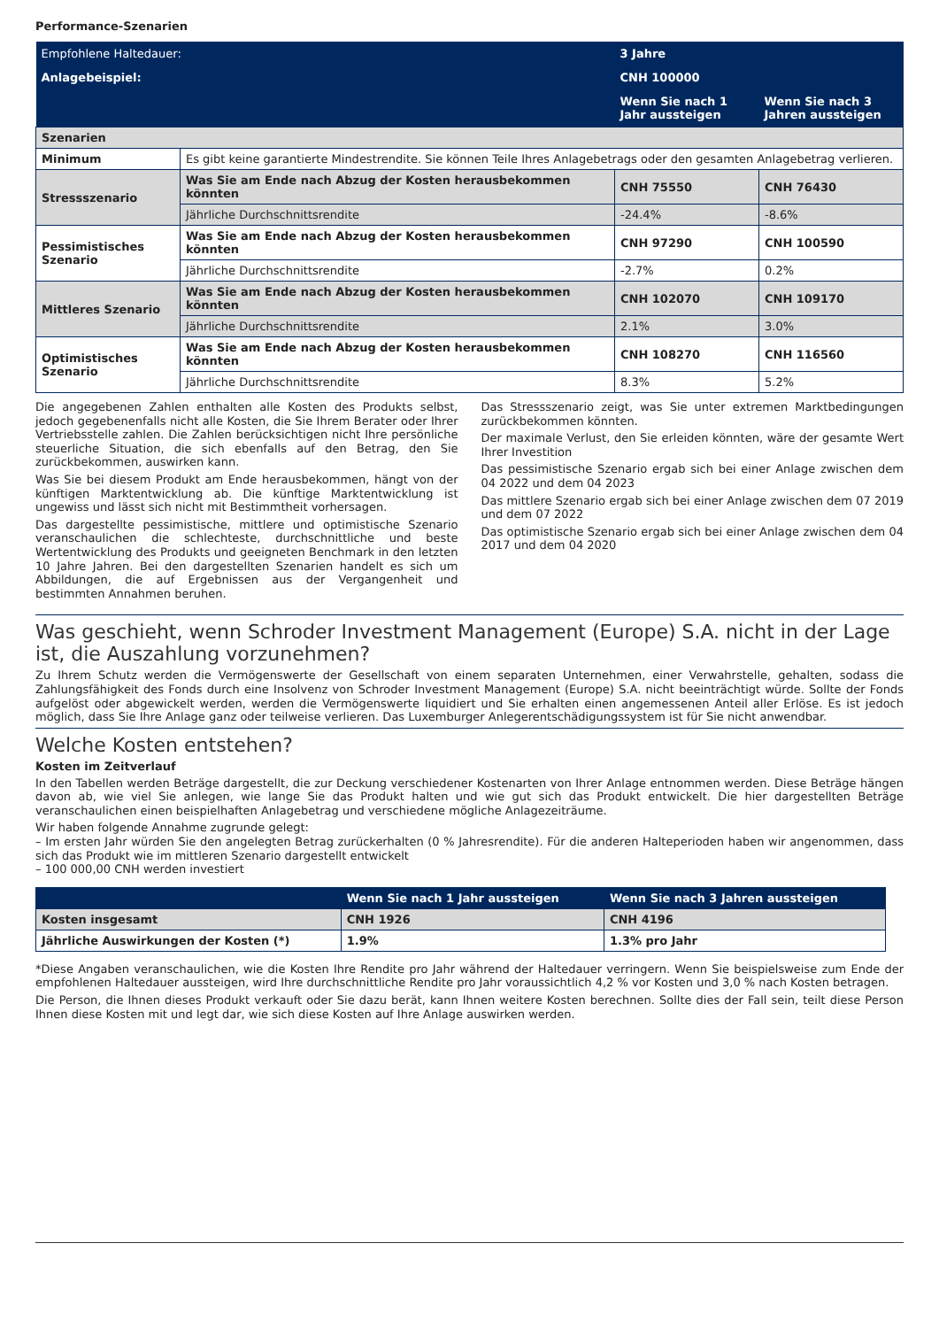Performance-Szenarien
| Empfohlene Haltedauer: | | 3 Jahre | |
| Anlagebeispiel: | | CNH 100000 | |
| | | Wenn Sie nach 1 Jahr aussteigen | Wenn Sie nach 3 Jahren aussteigen |
| Szenarien | | | |
| Minimum | Es gibt keine garantierte Mindestrendite. Sie können Teile Ihres Anlagebetrags oder den gesamten Anlagebetrag verlieren. | | |
| Stressszenario | Was Sie am Ende nach Abzug der Kosten herausbekommen könnten | CNH 75550 | CNH 76430 |
| | Jährliche Durchschnittsrendite | -24.4% | -8.6% |
| Pessimistisches Szenario | Was Sie am Ende nach Abzug der Kosten herausbekommen könnten | CNH 97290 | CNH 100590 |
| | Jährliche Durchschnittsrendite | -2.7% | 0.2% |
| Mittleres Szenario | Was Sie am Ende nach Abzug der Kosten herausbekommen könnten | CNH 102070 | CNH 109170 |
| | Jährliche Durchschnittsrendite | 2.1% | 3.0% |
| Optimistisches Szenario | Was Sie am Ende nach Abzug der Kosten herausbekommen könnten | CNH 108270 | CNH 116560 |
| | Jährliche Durchschnittsrendite | 8.3% | 5.2% |
Die angegebenen Zahlen enthalten alle Kosten des Produkts selbst, jedoch gegebenenfalls nicht alle Kosten, die Sie Ihrem Berater oder Ihrer Vertriebsstelle zahlen. Die Zahlen berücksichtigen nicht Ihre persönliche steuerliche Situation, die sich ebenfalls auf den Betrag, den Sie zurückbekommen, auswirken kann.
Was Sie bei diesem Produkt am Ende herausbekommen, hängt von der künftigen Marktentwicklung ab. Die künftige Marktentwicklung ist ungewiss und lässt sich nicht mit Bestimmtheit vorhersagen.
Das dargestellte pessimistische, mittlere und optimistische Szenario veranschaulichen die schlechteste, durchschnittliche und beste Wertentwicklung des Produkts und geeigneten Benchmark in den letzten 10 Jahre Jahren. Bei den dargestellten Szenarien handelt es sich um Abbildungen, die auf Ergebnissen aus der Vergangenheit und bestimmten Annahmen beruhen.
Das Stressszenario zeigt, was Sie unter extremen Marktbedingungen zurückbekommen könnten.
Der maximale Verlust, den Sie erleiden könnten, wäre der gesamte Wert Ihrer Investition
Das pessimistische Szenario ergab sich bei einer Anlage zwischen dem 04 2022 und dem 04 2023
Das mittlere Szenario ergab sich bei einer Anlage zwischen dem 07 2019 und dem 07 2022
Das optimistische Szenario ergab sich bei einer Anlage zwischen dem 04 2017 und dem 04 2020
Was geschieht, wenn Schroder Investment Management (Europe) S.A. nicht in der Lage ist, die Auszahlung vorzunehmen?
Zu Ihrem Schutz werden die Vermögenswerte der Gesellschaft von einem separaten Unternehmen, einer Verwahrstelle, gehalten, sodass die Zahlungsfähigkeit des Fonds durch eine Insolvenz von Schroder Investment Management (Europe) S.A. nicht beeinträchtigt würde. Sollte der Fonds aufgelöst oder abgewickelt werden, werden die Vermögenswerte liquidiert und Sie erhalten einen angemessenen Anteil aller Erlöse. Es ist jedoch möglich, dass Sie Ihre Anlage ganz oder teilweise verlieren. Das Luxemburger Anlegerentschädigungssystem ist für Sie nicht anwendbar.
Welche Kosten entstehen?
Kosten im Zeitverlauf
In den Tabellen werden Beträge dargestellt, die zur Deckung verschiedener Kostenarten von Ihrer Anlage entnommen werden. Diese Beträge hängen davon ab, wie viel Sie anlegen, wie lange Sie das Produkt halten und wie gut sich das Produkt entwickelt. Die hier dargestellten Beträge veranschaulichen einen beispielhaften Anlagebetrag und verschiedene mögliche Anlagezeiträume.
Wir haben folgende Annahme zugrunde gelegt:
– Im ersten Jahr würden Sie den angelegten Betrag zurückerhalten (0 % Jahresrendite). Für die anderen Halteperioden haben wir angenommen, dass sich das Produkt wie im mittleren Szenario dargestellt entwickelt
– 100 000,00 CNH werden investiert
| | Wenn Sie nach 1 Jahr aussteigen | Wenn Sie nach 3 Jahren aussteigen |
| --- | --- | --- |
| Kosten insgesamt | CNH 1926 | CNH 4196 |
| Jährliche Auswirkungen der Kosten (*) | 1.9% | 1.3% pro Jahr |
*Diese Angaben veranschaulichen, wie die Kosten Ihre Rendite pro Jahr während der Haltedauer verringern. Wenn Sie beispielsweise zum Ende der empfohlenen Haltedauer aussteigen, wird Ihre durchschnittliche Rendite pro Jahr voraussichtlich 4,2 % vor Kosten und 3,0 % nach Kosten betragen.
Die Person, die Ihnen dieses Produkt verkauft oder Sie dazu berät, kann Ihnen weitere Kosten berechnen. Sollte dies der Fall sein, teilt diese Person Ihnen diese Kosten mit und legt dar, wie sich diese Kosten auf Ihre Anlage auswirken werden.